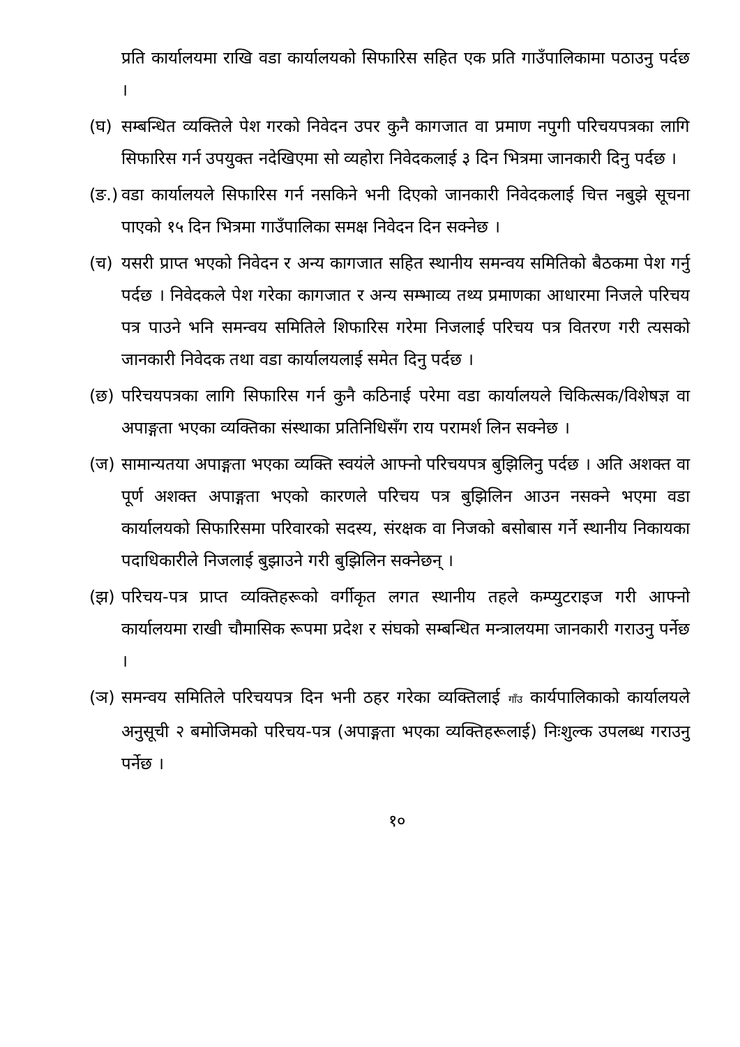प्रति कार्यालयमा राखि वडा कार्यालयको सिफारिस सहित एक प्रति गाउँपालिकामा पठाउनु पर्दछ ।
(घ) सम्बन्धित व्यक्तिले पेश गरको निवेदन उपर कुनै कागजात वा प्रमाण नपुगी परिचयपत्रका लागि सिफारिस गर्न उपयुक्त नदेखिएमा सो व्यहोरा निवेदकलाई ३ दिन भित्रमा जानकारी दिनु पर्दछ ।
(ङ.)
वडा कार्यालयले सिफारिस गर्न नसकिने भनी दिएको जानकारी निवेदकलाई चित्त नबुझे सूचना पाएको १५ दिन भित्रमा गाउँपालिका समक्ष निवेदन दिन सक्नेछ ।
(च) यसरी प्राप्त भएको निवेदन र अन्य कागजात सहित स्थानीय समन्वय समितिको बैठकमा पेश गर्नु पर्दछ । निवेदकले पेश गरेका कागजात र अन्य सम्भाव्य तथ्य प्रमाणका आधारमा निजले परिचय पत्र पाउने भनि समन्वय समितिले शिफारिस गरेमा निजलाई परिचय पत्र वितरण गरी त्यसको जानकारी निवेदक तथा वडा कार्यालयलाई समेत दिनु पर्दछ ।
(छ) परिचयपत्रका लागि सिफारिस गर्न कुनै कठिनाई परेमा वडा कार्यालयले चिकित्सक/विशेषज्ञ वा अपाङ्गता भएका व्यक्तिका संस्थाका प्रतिनिधिसँग राय परामर्श लिन सक्नेछ ।
(ज) सामान्यतया अपाङ्गता भएका व्यक्ति स्वयंले आफ्नो परिचयपत्र बुझिलिनु पर्दछ । अति अशक्त वा पूर्ण अशक्त अपाङ्गता भएको कारणले परिचय पत्र बुझिलिन आउन नसक्ने भएमा वडा कार्यालयको सिफारिसमा परिवारको सदस्य, संरक्षक वा निजको बसोबास गर्ने स्थानीय निकायका पदाधिकारीले निजलाई बुझाउने गरी बुझिलिन सक्नेछन् ।
(झ) परिचय-पत्र प्राप्त व्यक्तिहरूको वर्गीकृत लगत स्थानीय तहले कम्प्युटराइज गरी आफ्नो कार्यालयमा राखी चौमासिक रूपमा प्रदेश र संघको सम्बन्धित मन्त्रालयमा जानकारी गराउनु पर्नेछ ।
(ञ) समन्वय समितिले परिचयपत्र दिन भनी ठहर गरेका व्यक्तिलाई गाँउ कार्यपालिकाको कार्यालयले अनुसूची २ बमोजिमको परिचय-पत्र (अपाङ्गता भएका व्यक्तिहरूलाई) निःशुल्क उपलब्ध गराउनु पर्नेछ ।
१०